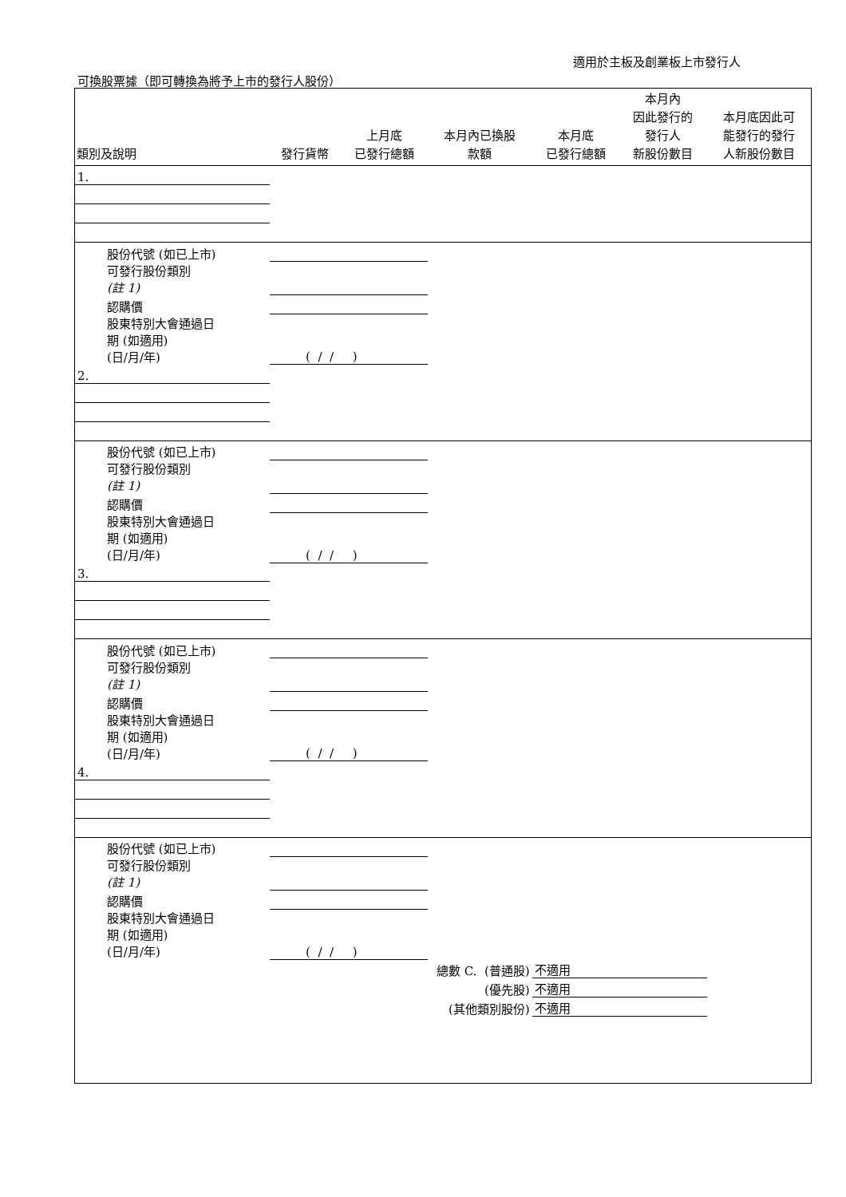適用於主板及創業板上市發行人
可換股票據（即可轉換為將予上市的發行人股份）
| 類別及說明 | 發行貨幣 | 上月底 已發行總額 | 本月內已換股 款額 | 本月底 已發行總額 | 本月內 因此發行的 發行人 新股份數目 | 本月底因此可 能發行的發行 人新股份數目 |
| --- | --- | --- | --- | --- | --- | --- |
| 1. | | | | | | |
| 股份代號 (如已上市) | | | | | | |
| 可發行股份類別 (註 1) | | | | | | |
| 認購價 | | | | | | |
| 股東特別大會通過日 期 (如適用) (日/月/年) | ( / / ) | | | | | |
| 2. | | | | | | |
| 股份代號 (如已上市) | | | | | | |
| 可發行股份類別 (註 1) | | | | | | |
| 認購價 | | | | | | |
| 股東特別大會通過日 期 (如適用) (日/月/年) | ( / / ) | | | | | |
| 3. | | | | | | |
| 股份代號 (如已上市) | | | | | | |
| 可發行股份類別 (註 1) | | | | | | |
| 認購價 | | | | | | |
| 股東特別大會通過日 期 (如適用) (日/月/年) | ( / / ) | | | | | |
| 4. | | | | | | |
| 股份代號 (如已上市) | | | | | | |
| 可發行股份類別 (註 1) | | | | | | |
| 認購價 | | | | | | |
| 股東特別大會通過日 期 (如適用) (日/月/年) | ( / / ) | | | | | |
| 總數 C. (普通股) | | | | 不適用 | | |
| (優先股) | | | | 不適用 | | |
| (其他類別股份) | | | | 不適用 | | |